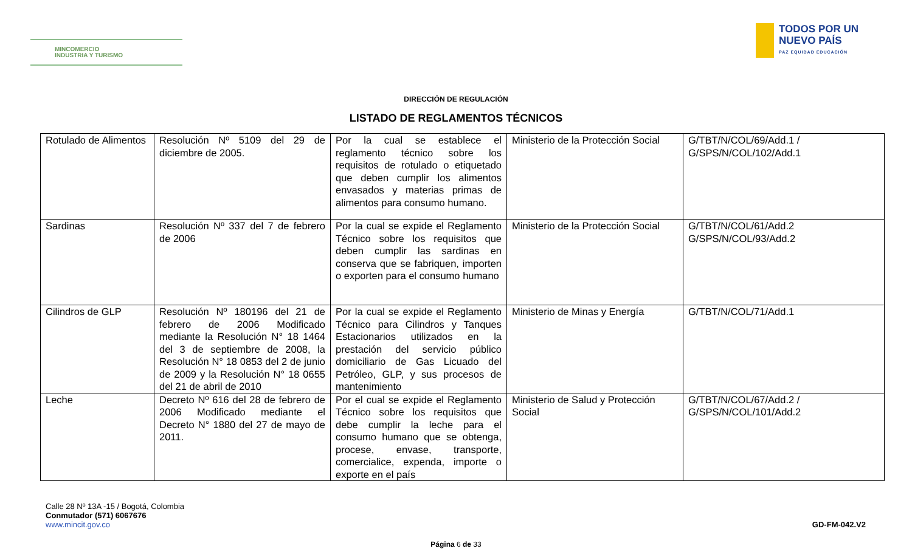MINCOMERCIO
INDUSTRIA Y TURISMO
TODOS POR UN
NUEVO PAÍS
PAZ EQUIDAD EDUCACIÓN
DIRECCIÓN DE REGULACIÓN
LISTADO DE REGLAMENTOS TÉCNICOS
| Rotulado de Alimentos | Resolución Nº 5109 del 29 de diciembre de 2005. | Por la cual se establece el reglamento técnico sobre los requisitos de rotulado o etiquetado que deben cumplir los alimentos envasados y materias primas de alimentos para consumo humano. | Ministerio de la Protección Social | G/TBT/N/COL/69/Add.1 / G/SPS/N/COL/102/Add.1 |
| Sardinas | Resolución Nº 337 del 7 de febrero de 2006 | Por la cual se expide el Reglamento Técnico sobre los requisitos que deben cumplir las sardinas en conserva que se fabriquen, importen o exporten para el consumo humano | Ministerio de la Protección Social | G/TBT/N/COL/61/Add.2 G/SPS/N/COL/93/Add.2 |
| Cilindros de GLP | Resolución Nº 180196 del 21 de febrero de 2006 Modificado mediante la Resolución N° 18 1464 del 3 de septiembre de 2008, la Resolución N° 18 0853 del 2 de junio de 2009 y la Resolución N° 18 0655 del 21 de abril de 2010 | Por la cual se expide el Reglamento Técnico para Cilindros y Tanques Estacionarios utilizados en la prestación del servicio público domiciliario de Gas Licuado del Petróleo, GLP, y sus procesos de mantenimiento | Ministerio de Minas y Energía | G/TBT/N/COL/71/Add.1 |
| Leche | Decreto Nº 616 del 28 de febrero de 2006 Modificado mediante el Decreto N° 1880 del 27 de mayo de 2011. | Por el cual se expide el Reglamento Técnico sobre los requisitos que debe cumplir la leche para el consumo humano que se obtenga, procese, envase, transporte, comercialice, expenda, importe o exporte en el país | Ministerio de Salud y Protección Social | G/TBT/N/COL/67/Add.2 / G/SPS/N/COL/101/Add.2 |
Calle 28 Nº 13A -15 / Bogotá, Colombia
Conmutador (571) 6067676
www.mincit.gov.co
GD-FM-042.V2
Página 6 de 33